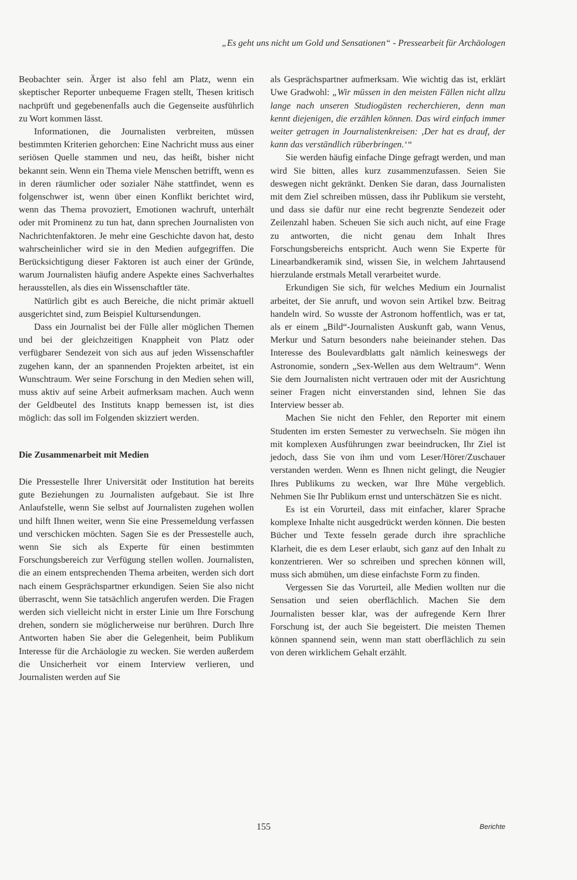„Es geht uns nicht um Gold und Sensationen“ - Pressearbeit für Archäologen
Beobachter sein. Ärger ist also fehl am Platz, wenn ein skeptischer Reporter unbequeme Fragen stellt, Thesen kritisch nachprüft und gegebenenfalls auch die Gegenseite ausführlich zu Wort kommen lässt.
Informationen, die Journalisten verbreiten, müssen bestimmten Kriterien gehorchen: Eine Nachricht muss aus einer seriösen Quelle stammen und neu, das heißt, bisher nicht bekannt sein. Wenn ein Thema viele Menschen betrifft, wenn es in deren räumlicher oder sozialer Nähe stattfindet, wenn es folgenschwer ist, wenn über einen Konflikt berichtet wird, wenn das Thema provoziert, Emotionen wachruft, unterhält oder mit Prominenz zu tun hat, dann sprechen Journalisten von Nachrichtenfaktoren. Je mehr eine Geschichte davon hat, desto wahrscheinlicher wird sie in den Medien aufgegriffen. Die Berücksichtigung dieser Faktoren ist auch einer der Gründe, warum Journalisten häufig andere Aspekte eines Sachverhaltes herausstellen, als dies ein Wissenschaftler täte.
Natürlich gibt es auch Bereiche, die nicht primär aktuell ausgerichtet sind, zum Beispiel Kultursendungen.
Dass ein Journalist bei der Fülle aller möglichen Themen und bei der gleichzeitigen Knappheit von Platz oder verfügbarer Sendezeit von sich aus auf jeden Wissenschaftler zugehen kann, der an spannenden Projekten arbeitet, ist ein Wunschtraum. Wer seine Forschung in den Medien sehen will, muss aktiv auf seine Arbeit aufmerksam machen. Auch wenn der Geldbeutel des Instituts knapp bemessen ist, ist dies möglich: das soll im Folgenden skizziert werden.
Die Zusammenarbeit mit Medien
Die Pressestelle Ihrer Universität oder Institution hat bereits gute Beziehungen zu Journalisten aufgebaut. Sie ist Ihre Anlaufstelle, wenn Sie selbst auf Journalisten zugehen wollen und hilft Ihnen weiter, wenn Sie eine Pressemeldung verfassen und verschicken möchten. Sagen Sie es der Pressestelle auch, wenn Sie sich als Experte für einen bestimmten Forschungsbereich zur Verfügung stellen wollen. Journalisten, die an einem entsprechenden Thema arbeiten, werden sich dort nach einem Gesprächspartner erkundigen. Seien Sie also nicht überrascht, wenn Sie tatsächlich angerufen werden. Die Fragen werden sich vielleicht nicht in erster Linie um Ihre Forschung drehen, sondern sie möglicherweise nur berühren. Durch Ihre Antworten haben Sie aber die Gelegenheit, beim Publikum Interesse für die Archäologie zu wecken. Sie werden außerdem die Unsicherheit vor einem Interview verlieren, und Journalisten werden auf Sie
als Gesprächspartner aufmerksam. Wie wichtig das ist, erklärt Uwe Gradwohl: „Wir müssen in den meisten Fällen nicht allzu lange nach unseren Studiogästen recherchieren, denn man kennt diejenigen, die erzählen können. Das wird einfach immer weiter getragen in Journalistenkreisen: ‚Der hat es drauf, der kann das verständlich rüberbringen.‘“
Sie werden häufig einfache Dinge gefragt werden, und man wird Sie bitten, alles kurz zusammenzufassen. Seien Sie deswegen nicht gekränkt. Denken Sie daran, dass Journalisten mit dem Ziel schreiben müssen, dass ihr Publikum sie versteht, und dass sie dafür nur eine recht begrenzte Sendezeit oder Zeilenzahl haben. Scheuen Sie sich auch nicht, auf eine Frage zu antworten, die nicht genau dem Inhalt Ihres Forschungsbereichs entspricht. Auch wenn Sie Experte für Linearbandkeramik sind, wissen Sie, in welchem Jahrtausend hierzulande erstmals Metall verarbeitet wurde.
Erkundigen Sie sich, für welches Medium ein Journalist arbeitet, der Sie anruft, und wovon sein Artikel bzw. Beitrag handeln wird. So wusste der Astronom hoffentlich, was er tat, als er einem „Bild“-Journalisten Auskunft gab, wann Venus, Merkur und Saturn besonders nahe beieinander stehen. Das Interesse des Boulevardblatts galt nämlich keineswegs der Astronomie, sondern „Sex-Wellen aus dem Weltraum“. Wenn Sie dem Journalisten nicht vertrauen oder mit der Ausrichtung seiner Fragen nicht einverstanden sind, lehnen Sie das Interview besser ab.
Machen Sie nicht den Fehler, den Reporter mit einem Studenten im ersten Semester zu verwechseln. Sie mögen ihn mit komplexen Ausführungen zwar beeindrucken, Ihr Ziel ist jedoch, dass Sie von ihm und vom Leser/Hörer/Zuschauer verstanden werden. Wenn es Ihnen nicht gelingt, die Neugier Ihres Publikums zu wecken, war Ihre Mühe vergeblich. Nehmen Sie Ihr Publikum ernst und unterschätzen Sie es nicht.
Es ist ein Vorurteil, dass mit einfacher, klarer Sprache komplexe Inhalte nicht ausgedrückt werden können. Die besten Bücher und Texte fesseln gerade durch ihre sprachliche Klarheit, die es dem Leser erlaubt, sich ganz auf den Inhalt zu konzentrieren. Wer so schreiben und sprechen können will, muss sich abmühen, um diese einfachste Form zu finden.
Vergessen Sie das Vorurteil, alle Medien wollten nur die Sensation und seien oberflächlich. Machen Sie dem Journalisten besser klar, was der aufregende Kern Ihrer Forschung ist, der auch Sie begeistert. Die meisten Themen können spannend sein, wenn man statt oberflächlich zu sein von deren wirklichem Gehalt erzählt.
155 Berichte